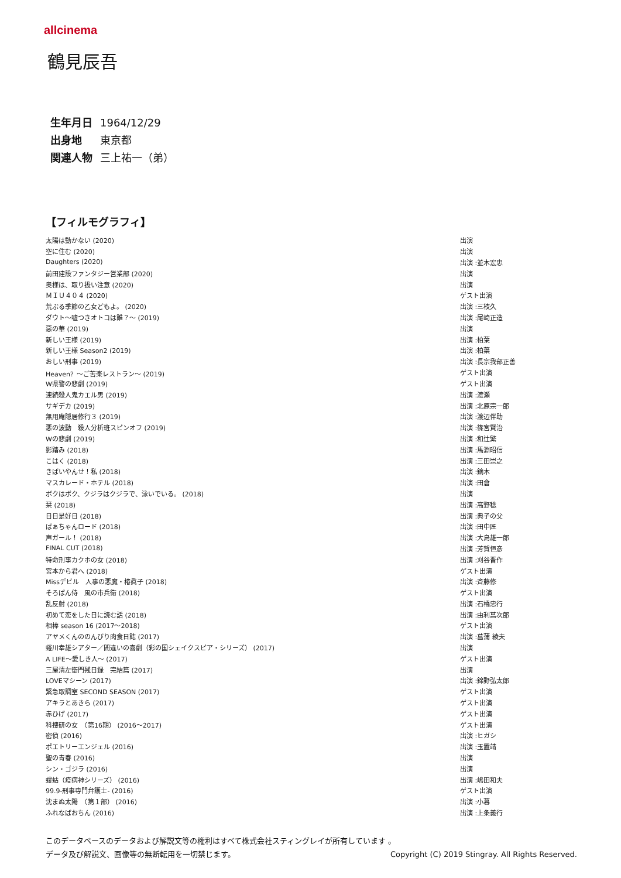allcinema
鶴見辰吾
生年月日 1964/12/29
出身地 東京都
関連人物 三上祐一（弟）
【フィルモグラフィ】
| 太陽は動かない (2020) | 出演 |
| 空に住む (2020) | 出演 |
| Daughters (2020) | 出演 :並木宏忠 |
| 前田建設ファンタジー営業部 (2020) | 出演 |
| 奥様は、取り扱い注意 (2020) | 出演 |
| ＭＩＵ４０４ (2020) | ゲスト出演 |
| 荒ぶる季節の乙女どもよ。 (2020) | 出演 :三枝久 |
| ダウト～嘘つきオトコは誰？～ (2019) | 出演 :尾崎正造 |
| 惡の華 (2019) | 出演 |
| 新しい王様 (2019) | 出演 :柏葉 |
| 新しい王様 Season2 (2019) | 出演 :柏葉 |
| おしい刑事 (2019) | 出演 :長宗我部正善 |
| Heaven？～ご苦楽レストラン～ (2019) | ゲスト出演 |
| W県警の悲劇 (2019) | ゲスト出演 |
| 連続殺人鬼カエル男 (2019) | 出演 :渡瀬 |
| サギデカ (2019) | 出演 :北原宗一郎 |
| 無用庵隠居修行３ (2019) | 出演 :渡辺伴助 |
| 悪の波動 殺人分析班スピンオフ (2019) | 出演 :篠宮賢治 |
| Wの悲劇 (2019) | 出演 :和辻繁 |
| 影踏み (2018) | 出演 :馬淵昭信 |
| こはく (2018) | 出演 :三田崇之 |
| きばいやんせ！私 (2018) | 出演 :鏑木 |
| マスカレード・ホテル (2018) | 出演 :田倉 |
| ボクはボク、クジラはクジラで、泳いでいる。 (2018) | 出演 |
| 栞 (2018) | 出演 :高野稔 |
| 日日是好日 (2018) | 出演 :典子の父 |
| ばぁちゃんロード (2018) | 出演 :田中匠 |
| 声ガール！ (2018) | 出演 :大島雄一郎 |
| FINAL CUT (2018) | 出演 :芳賀恒彦 |
| 特命刑事カクホの女 (2018) | 出演 :刈谷晋作 |
| 宮本から君へ (2018) | ゲスト出演 |
| Missデビル 人事の悪魔・椿眞子 (2018) | 出演 :斉藤修 |
| そろばん侍 風の市兵衛 (2018) | ゲスト出演 |
| 乱反射 (2018) | 出演 :石橋忠行 |
| 初めて恋をした日に読む話 (2018) | 出演 :由利菖次郎 |
| 相棒 season 16 (2017～2018) | ゲスト出演 |
| アヤメくんののんびり肉食日誌 (2017) | 出演 :菖蒲 綾夫 |
| 蜷川幸雄シアター／間違いの喜劇（彩の国シェイクスピア・シリーズ） (2017) | 出演 |
| A LIFE～愛しき人～ (2017) | ゲスト出演 |
| 三屋清左衛門残日録 完結篇 (2017) | 出演 |
| LOVEマシーン (2017) | 出演 :錦野弘太郎 |
| 緊急取調室 SECOND SEASON (2017) | ゲスト出演 |
| アキラとあきら (2017) | ゲスト出演 |
| 赤ひげ (2017) | ゲスト出演 |
| 科捜研の女 （第16期） (2016～2017) | ゲスト出演 |
| 密偵 (2016) | 出演 :ヒガシ |
| ポエトリーエンジェル (2016) | 出演 :玉置靖 |
| 聖の青春 (2016) | 出演 |
| シン・ゴジラ (2016) | 出演 |
| 螻蛄（疫病神シリーズ） (2016) | 出演 :嶋田和夫 |
| 99.9-刑事専門弁護士- (2016) | ゲスト出演 |
| 沈まぬ太陽 （第１部） (2016) | 出演 :小暮 |
| ふれなばおちん (2016) | 出演 :上条義行 |
このデータベースのデータおよび解説文等の権利はすべて株式会社スティングレイが所有しています 。
データ及び解説文、画像等の無断転用を一切禁じます。 Copyright (C) 2019 Stingray. All Rights Reserved.